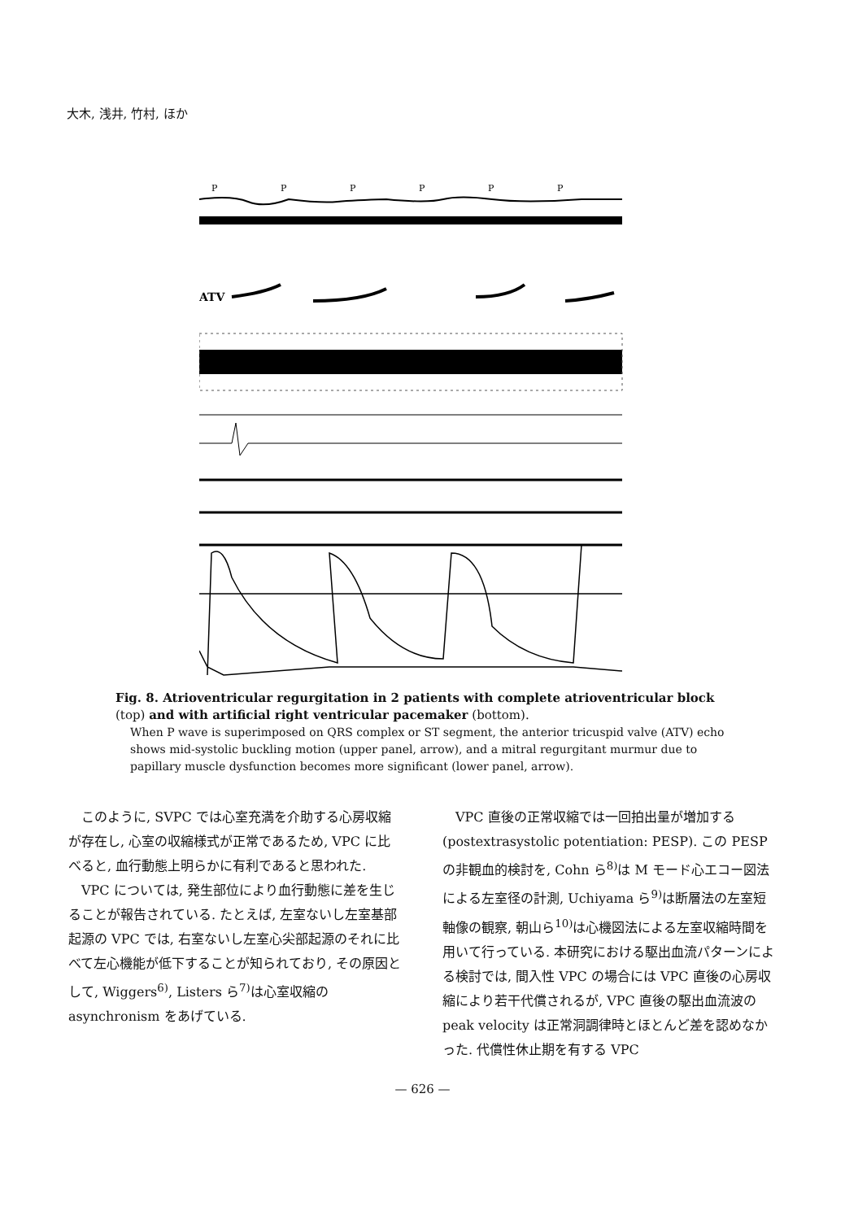大木, 浅井, 竹村, ほか
P
P
P
P
P
P
ATV
Fig. 8. Atrioventricular regurgitation in 2 patients with complete atrioventricular block (top) and with artificial right ventricular pacemaker (bottom).
When P wave is superimposed on QRS complex or ST segment, the anterior tricuspid valve (ATV) echo shows mid-systolic buckling motion (upper panel, arrow), and a mitral regurgitant murmur due to papillary muscle dysfunction becomes more significant (lower panel, arrow).
このように, SVPC では心室充満を介助する心房収縮が存在し, 心室の収縮様式が正常であるため, VPC に比べると, 血行動態上明らかに有利であると思われた.
VPC については, 発生部位により血行動態に差を生じることが報告されている. たとえば, 左室ないし左室基部起源の VPC では, 右室ないし左室心尖部起源のそれに比べて左心機能が低下することが知られており, その原因として, Wiggers<sup>6)</sup>, Listers ら<sup>7)</sup>は心室収縮の asynchronism をあげている.
VPC 直後の正常収縮では一回拍出量が増加する (postextrasystolic potentiation: PESP). この PESP の非観血的検討を, Cohn ら<sup>8)</sup>は M モード心エコー図法による左室径の計測, Uchiyama ら<sup>9)</sup>は断層法の左室短軸像の観察, 朝山ら<sup>10)</sup>は心機図法による左室収縮時間を用いて行っている. 本研究における駆出血流パターンによる検討では, 間入性 VPC の場合には VPC 直後の心房収縮により若干代償されるが, VPC 直後の駆出血流波の peak velocity は正常洞調律時とほとんど差を認めなかった. 代償性休止期を有する VPC
— 626 —